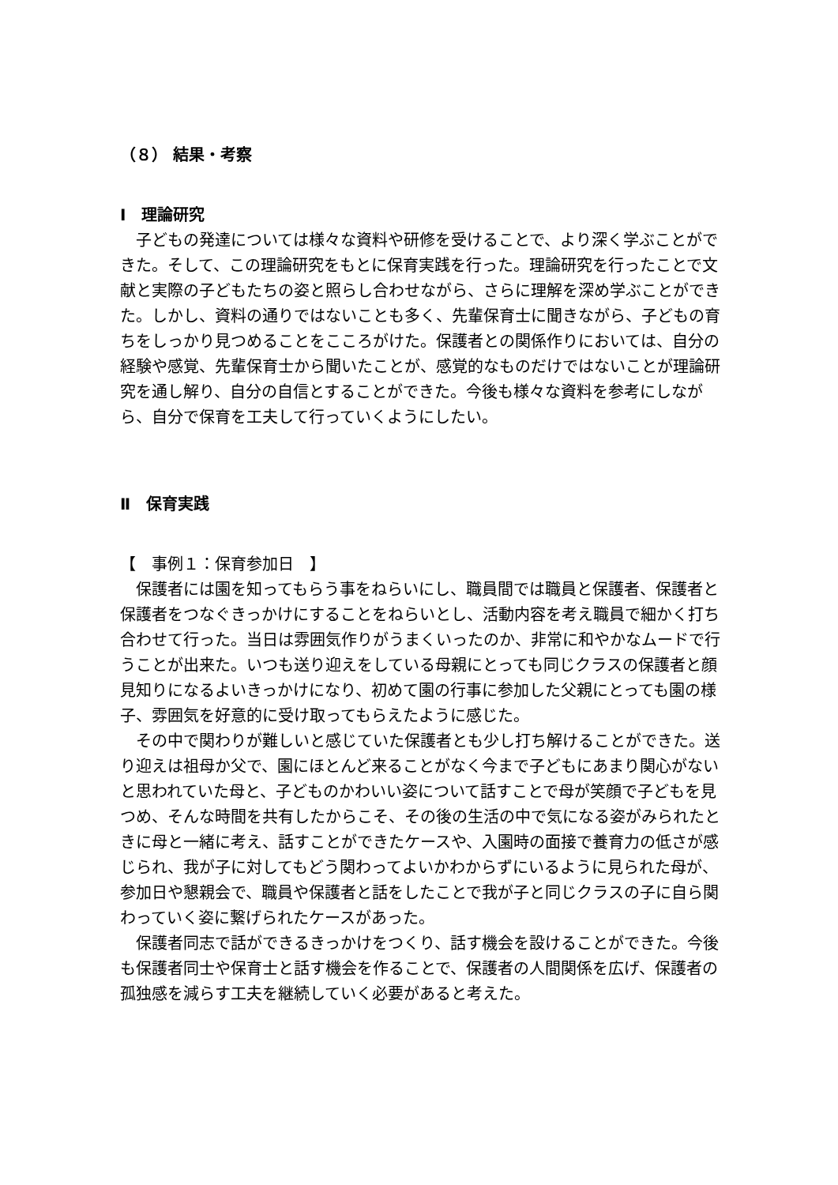（８） 結果・考察
Ⅰ　理論研究
　子どもの発達については様々な資料や研修を受けることで、より深く学ぶことができた。そして、この理論研究をもとに保育実践を行った。理論研究を行ったことで文献と実際の子どもたちの姿と照らし合わせながら、さらに理解を深め学ぶことができた。しかし、資料の通りではないことも多く、先輩保育士に聞きながら、子どもの育ちをしっかり見つめることをこころがけた。保護者との関係作りにおいては、自分の経験や感覚、先輩保育士から聞いたことが、感覚的なものだけではないことが理論研究を通し解り、自分の自信とすることができた。今後も様々な資料を参考にしながら、自分で保育を工夫して行っていくようにしたい。
Ⅱ　保育実践
【　事例１：保育参加日　】
　保護者には園を知ってもらう事をねらいにし、職員間では職員と保護者、保護者と保護者をつなぐきっかけにすることをねらいとし、活動内容を考え職員で細かく打ち合わせて行った。当日は雰囲気作りがうまくいったのか、非常に和やかなムードで行うことが出来た。いつも送り迎えをしている母親にとっても同じクラスの保護者と顔見知りになるよいきっかけになり、初めて園の行事に参加した父親にとっても園の様子、雰囲気を好意的に受け取ってもらえたように感じた。
　その中で関わりが難しいと感じていた保護者とも少し打ち解けることができた。送り迎えは祖母か父で、園にほとんど来ることがなく今まで子どもにあまり関心がないと思われていた母と、子どものかわいい姿について話すことで母が笑顔で子どもを見つめ、そんな時間を共有したからこそ、その後の生活の中で気になる姿がみられたときに母と一緒に考え、話すことができたケースや、入園時の面接で養育力の低さが感じられ、我が子に対してもどう関わってよいかわからずにいるように見られた母が、参加日や懇親会で、職員や保護者と話をしたことで我が子と同じクラスの子に自ら関わっていく姿に繋げられたケースがあった。
　保護者同志で話ができるきっかけをつくり、話す機会を設けることができた。今後も保護者同士や保育士と話す機会を作ることで、保護者の人間関係を広げ、保護者の孤独感を減らす工夫を継続していく必要があると考えた。